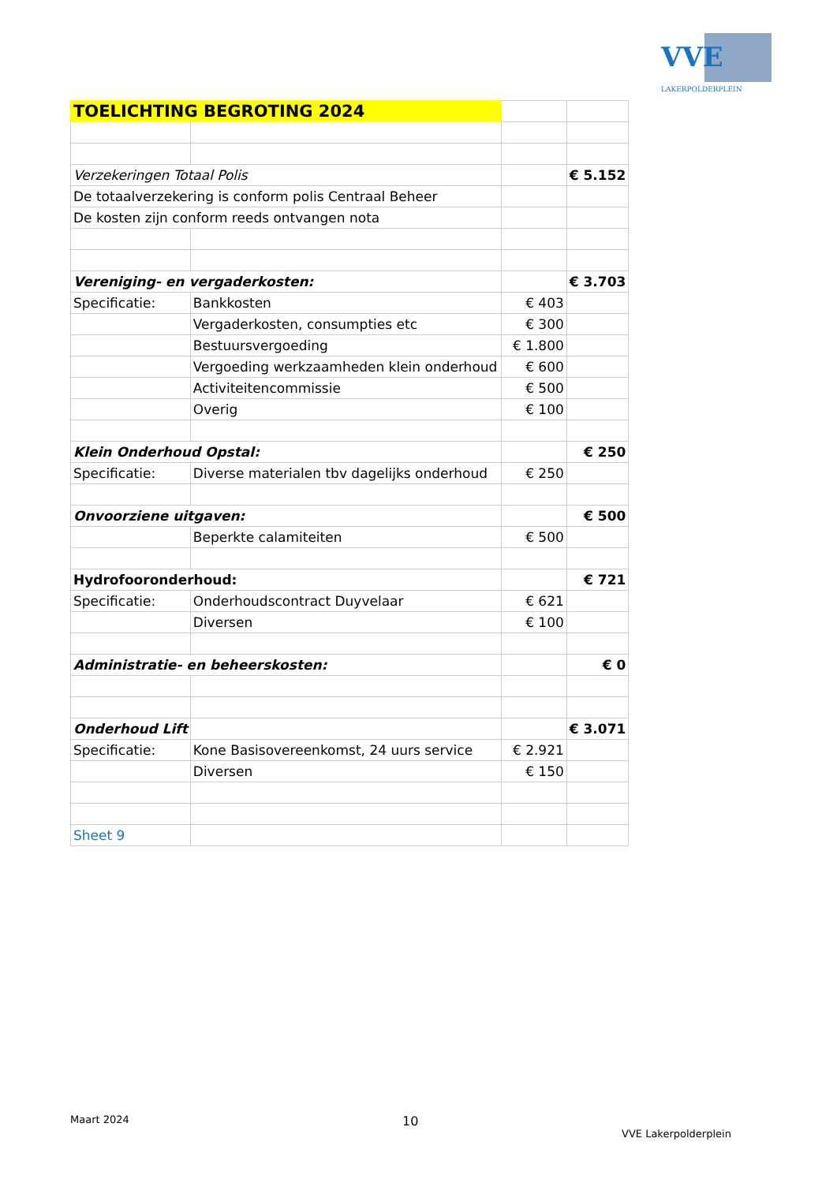VVE
LAKERPOLDERPLEIN
| TOELICHTING BEGROTING 2024 | | | |
| Verzekeringen Totaal Polis | | | € 5.152 |
| De totaalverzekering is conform polis Centraal Beheer | | | |
| De kosten zijn conform reeds ontvangen nota | | | |
| Vereniging- en vergaderkosten: | | | € 3.703 |
| Specificatie: | Bankkosten | € 403 | |
| | Vergaderkosten, consumpties etc | € 300 | |
| | Bestuursvergoeding | € 1.800 | |
| | Vergoeding werkzaamheden klein onderhoud | € 600 | |
| | Activiteitencommissie | € 500 | |
| | Overig | € 100 | |
| Klein Onderhoud Opstal: | | | € 250 |
| Specificatie: | Diverse materialen tbv dagelijks onderhoud | € 250 | |
| Onvoorziene uitgaven: | | | € 500 |
| | Beperkte calamiteiten | € 500 | |
| Hydrofooronderhoud: | | | € 721 |
| Specificatie: | Onderhoudscontract Duyvelaar | € 621 | |
| | Diversen | € 100 | |
| Administratie- en beheerskosten: | | | € 0 |
| Onderhoud Lift | | | € 3.071 |
| Specificatie: | Kone Basisovereenkomst, 24 uurs service | € 2.921 | |
| | Diversen | € 150 | |
| Sheet 9 | | | |
Maart 2024 10
VVE Lakerpolderplein